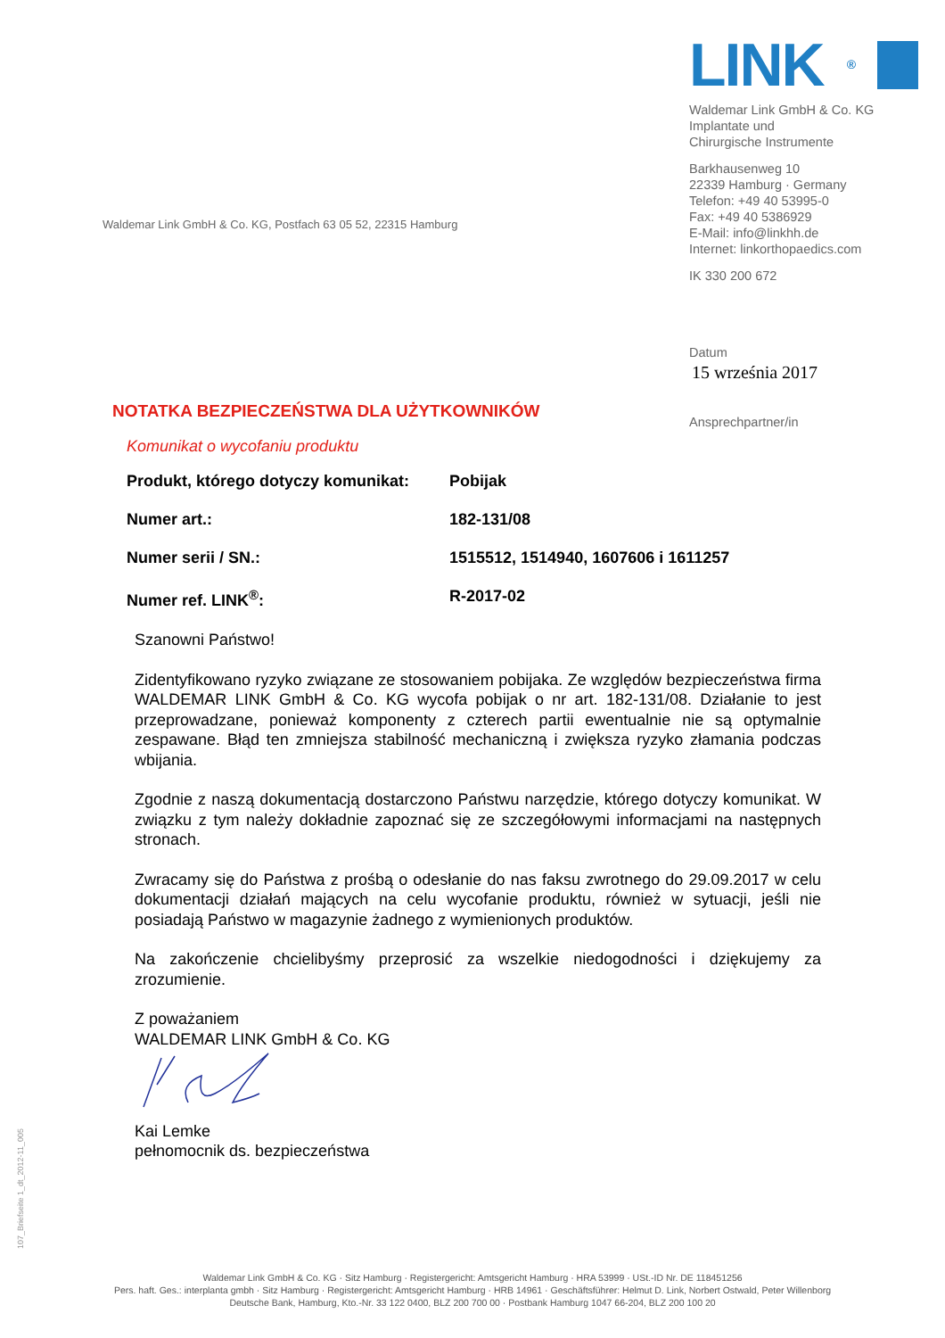LINK<sup>®</sup>
Waldemar Link GmbH & Co. KG
Implantate und
Chirurgische Instrumente
Barkhausenweg 10
22339 Hamburg · Germany
Telefon: +49 40 53995-0
Fax: +49 40 5386929
E-Mail: info@linkhh.de
Internet: linkorthopaedics.com
IK 330 200 672
Datum
15 września 2017
Ansprechpartner/in
Waldemar Link GmbH & Co. KG, Postfach 63 05 52, 22315 Hamburg
NOTATKA BEZPIECZEŃSTWA DLA UŻYTKOWNIKÓW
Komunikat o wycofaniu produktu
| Produkt, którego dotyczy komunikat: | Pobijak |
| Numer art.: | 182-131/08 |
| Numer serii / SN.: | 1515512, 1514940, 1607606 i 1611257 |
| Numer ref. LINK<sup>®</sup>: | R-2017-02 |
Szanowni Państwo!
Zidentyfikowano ryzyko związane ze stosowaniem pobijaka. Ze względów bezpieczeństwa firma WALDEMAR LINK GmbH & Co. KG wycofa pobijak o nr art. 182-131/08. Działanie to jest przeprowadzane, ponieważ komponenty z czterech partii ewentualnie nie są optymalnie zespawane. Błąd ten zmniejsza stabilność mechaniczną i zwiększa ryzyko złamania podczas wbijania.
Zgodnie z naszą dokumentacją dostarczono Państwu narzędzie, którego dotyczy komunikat. W związku z tym należy dokładnie zapoznać się ze szczegółowymi informacjami na następnych stronach.
Zwracamy się do Państwa z prośbą o odesłanie do nas faksu zwrotnego do 29.09.2017 w celu dokumentacji działań mających na celu wycofanie produktu, również w sytuacji, jeśli nie posiadają Państwo w magazynie żadnego z wymienionych produktów.
Na zakończenie chcielibyśmy przeprosić za wszelkie niedogodności i dziękujemy za zrozumienie.
Z poważaniem
WALDEMAR LINK GmbH & Co. KG
Kai Lemke
pełnomocnik ds. bezpieczeństwa
107_Briefseite 1_dt_2012-11_005
Waldemar Link GmbH & Co. KG · Sitz Hamburg · Registergericht: Amtsgericht Hamburg · HRA 53999 · USt.-ID Nr. DE 118451256
Pers. haft. Ges.: interplanta gmbh · Sitz Hamburg · Registergericht: Amtsgericht Hamburg · HRB 14961 · Geschäftsführer: Helmut D. Link, Norbert Ostwald, Peter Willenborg
Deutsche Bank, Hamburg, Kto.-Nr. 33 122 0400, BLZ 200 700 00 · Postbank Hamburg 1047 66-204, BLZ 200 100 20